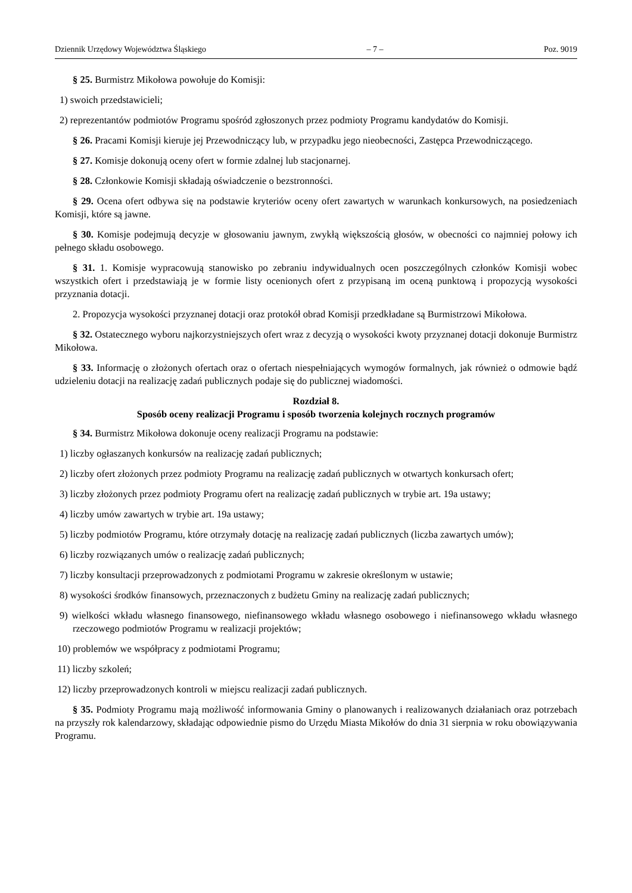Dziennik Urzędowy Województwa Śląskiego – 7 – Poz. 9019
§ 25. Burmistrz Mikołowa powołuje do Komisji:
1) swoich przedstawicieli;
2) reprezentantów podmiotów Programu spośród zgłoszonych przez podmioty Programu kandydatów do Komisji.
§ 26. Pracami Komisji kieruje jej Przewodniczący lub, w przypadku jego nieobecności, Zastępca Przewodniczącego.
§ 27. Komisje dokonują oceny ofert w formie zdalnej lub stacjonarnej.
§ 28. Członkowie Komisji składają oświadczenie o bezstronności.
§ 29. Ocena ofert odbywa się na podstawie kryteriów oceny ofert zawartych w warunkach konkursowych, na posiedzeniach Komisji, które są jawne.
§ 30. Komisje podejmują decyzje w głosowaniu jawnym, zwykłą większością głosów, w obecności co najmniej połowy ich pełnego składu osobowego.
§ 31. 1. Komisje wypracowują stanowisko po zebraniu indywidualnych ocen poszczególnych członków Komisji wobec wszystkich ofert i przedstawiają je w formie listy ocenionych ofert z przypisaną im oceną punktową i propozycją wysokości przyznania dotacji.
2. Propozycja wysokości przyznanej dotacji oraz protokół obrad Komisji przedkładane są Burmistrzowi Mikołowa.
§ 32. Ostatecznego wyboru najkorzystniejszych ofert wraz z decyzją o wysokości kwoty przyznanej dotacji dokonuje Burmistrz Mikołowa.
§ 33. Informację o złożonych ofertach oraz o ofertach niespełniających wymogów formalnych, jak również o odmowie bądź udzieleniu dotacji na realizację zadań publicznych podaje się do publicznej wiadomości.
Rozdział 8.
Sposób oceny realizacji Programu i sposób tworzenia kolejnych rocznych programów
§ 34. Burmistrz Mikołowa dokonuje oceny realizacji Programu na podstawie:
1) liczby ogłaszanych konkursów na realizację zadań publicznych;
2) liczby ofert złożonych przez podmioty Programu na realizację zadań publicznych w otwartych konkursach ofert;
3) liczby złożonych przez podmioty Programu ofert na realizację zadań publicznych w trybie art. 19a ustawy;
4) liczby umów zawartych w trybie art. 19a ustawy;
5) liczby podmiotów Programu, które otrzymały dotację na realizację zadań publicznych (liczba zawartych umów);
6) liczby rozwiązanych umów o realizację zadań publicznych;
7) liczby konsultacji przeprowadzonych z podmiotami Programu w zakresie określonym w ustawie;
8) wysokości środków finansowych, przeznaczonych z budżetu Gminy na realizację zadań publicznych;
9) wielkości wkładu własnego finansowego, niefinansowego wkładu własnego osobowego i niefinansowego wkładu własnego rzeczowego podmiotów Programu w realizacji projektów;
10) problemów we współpracy z podmiotami Programu;
11) liczby szkoleń;
12) liczby przeprowadzonych kontroli w miejscu realizacji zadań publicznych.
§ 35. Podmioty Programu mają możliwość informowania Gminy o planowanych i realizowanych działaniach oraz potrzebach na przyszły rok kalendarzowy, składając odpowiednie pismo do Urzędu Miasta Mikołów do dnia 31 sierpnia w roku obowiązywania Programu.